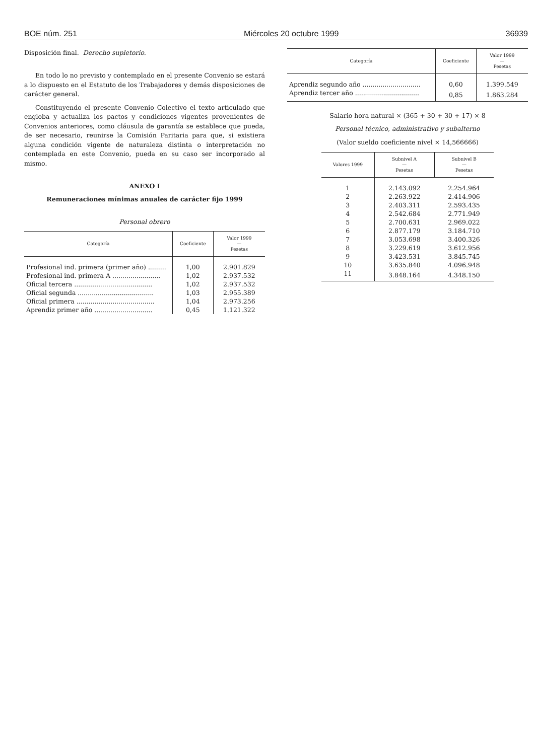BOE núm. 251 Miércoles 20 octubre 1999 36939
Disposición final. Derecho supletorio.
En todo lo no previsto y contemplado en el presente Convenio se estará a lo dispuesto en el Estatuto de los Trabajadores y demás disposiciones de carácter general.
Constituyendo el presente Convenio Colectivo el texto articulado que engloba y actualiza los pactos y condiciones vigentes provenientes de Convenios anteriores, como cláusula de garantía se establece que pueda, de ser necesario, reunirse la Comisión Paritaria para que, si existiera alguna condición vigente de naturaleza distinta o interpretación no contemplada en este Convenio, pueda en su caso ser incorporado al mismo.
ANEXO I
Remuneraciones mínimas anuales de carácter fijo 1999
Personal obrero
| Categoría | Coeficiente | Valor 1999 — Pesetas |
| --- | --- | --- |
| Profesional ind. primera (primer año) ......... | 1,00 | 2.901.829 |
| Profesional ind. primera A ........................ | 1,02 | 2.937.532 |
| Oficial tercera ....................................... | 1,02 | 2.937.532 |
| Oficial segunda ...................................... | 1,03 | 2.955.389 |
| Oficial primera ....................................... | 1,04 | 2.973.256 |
| Aprendiz primer año ............................. | 0,45 | 1.121.322 |
| Categoría | Coeficiente | Valor 1999 — Pesetas |
| --- | --- | --- |
| Aprendiz segundo año ............................. | 0,60 | 1.399.549 |
| Aprendiz tercer año ................................ | 0,85 | 1.863.284 |
Salario hora natural × (365 + 30 + 30 + 17) × 8
Personal técnico, administrativo y subalterno
(Valor sueldo coeficiente nivel × 14,566666)
| Valores 1999 | Subnivel A — Pesetas | Subnivel B — Pesetas |
| --- | --- | --- |
| 1 | 2.143.092 | 2.254.964 |
| 2 | 2.263.922 | 2.414.906 |
| 3 | 2.403.311 | 2.593.435 |
| 4 | 2.542.684 | 2.771.949 |
| 5 | 2.700.631 | 2.969.022 |
| 6 | 2.877.179 | 3.184.710 |
| 7 | 3.053.698 | 3.400.326 |
| 8 | 3.229.619 | 3.612.956 |
| 9 | 3.423.531 | 3.845.745 |
| 10 | 3.635.840 | 4.096.948 |
| 11 | 3.848.164 | 4.348.150 |